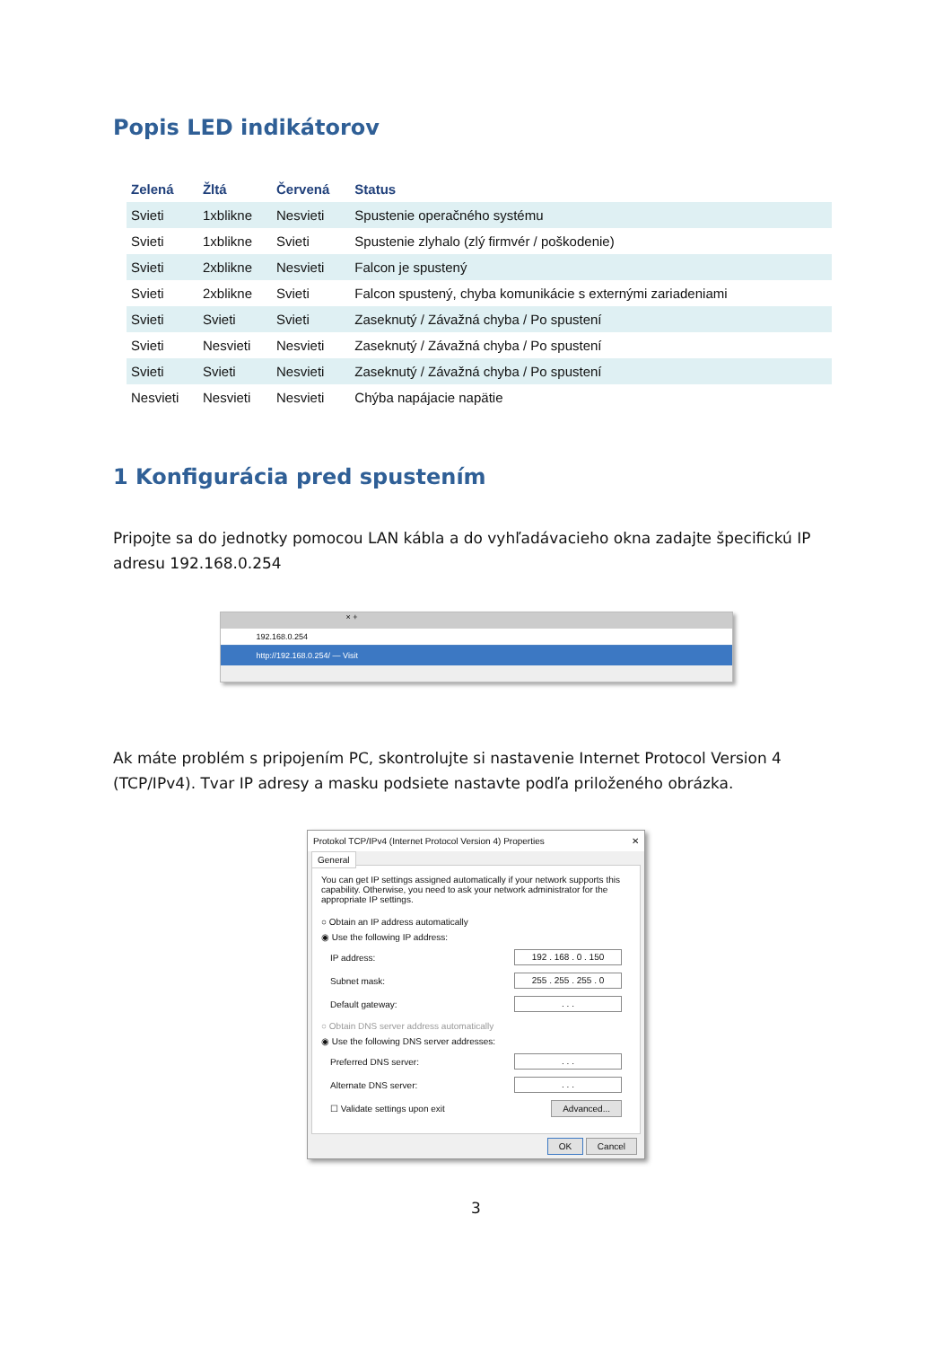Popis LED indikátorov
| Zelená | Žltá | Červená | Status |
| --- | --- | --- | --- |
| Svieti | 1xblikne | Nesvieti | Spustenie operačného systému |
| Svieti | 1xblikne | Svieti | Spustenie zlyhalo (zlý firmvér / poškodenie) |
| Svieti | 2xblikne | Nesvieti | Falcon je spustený |
| Svieti | 2xblikne | Svieti | Falcon spustený, chyba komunikácie s externými zariadeniami |
| Svieti | Svieti | Svieti | Zaseknutý / Závažná chyba / Po spustení |
| Svieti | Nesvieti | Nesvieti | Zaseknutý / Závažná chyba / Po spustení |
| Svieti | Svieti | Nesvieti | Zaseknutý / Závažná chyba / Po spustení |
| Nesvieti | Nesvieti | Nesvieti | Chýba napájacie napätie |
1 Konfigurácia pred spustením
Pripojte sa do jednotky pomocou LAN kábla a do vyhľadávacieho okna zadajte špecifickú IP adresu 192.168.0.254
× +
192.168.0.254
http://192.168.0.254/ — Visit
Ak máte problém s pripojením PC, skontrolujte si nastavenie Internet Protocol Version 4 (TCP/IPv4). Tvar IP adresy a masku podsiete nastavte podľa priloženého obrázka.
Protokol TCP/IPv4 (Internet Protocol Version 4) Properties ✕
General
You can get IP settings assigned automatically if your network supports this capability. Otherwise, you need to ask your network administrator for the appropriate IP settings.
○ Obtain an IP address automatically
◉ Use the following IP address:
IP address: 192 . 168 . 0 . 150
Subnet mask: 255 . 255 . 255 . 0
Default gateway:. . .
○ Obtain DNS server address automatically
◉ Use the following DNS server addresses:
Preferred DNS server:. . .
Alternate DNS server:. . .
☐ Validate settings upon exit Advanced...
OK Cancel
3